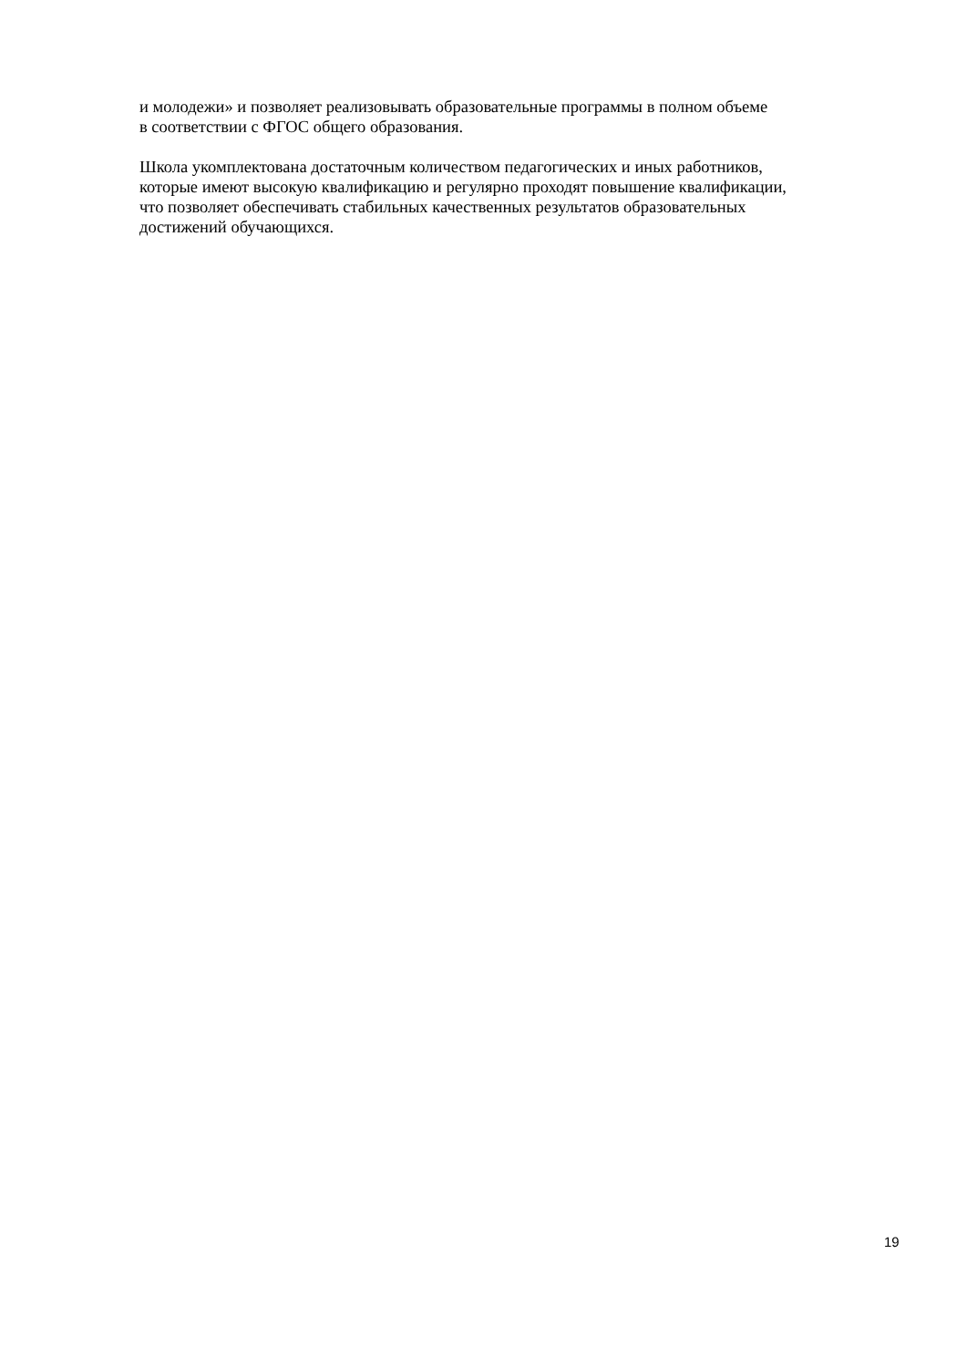и молодежи» и позволяет реализовывать образовательные программы в полном объеме
в соответствии с ФГОС общего образования.
Школа укомплектована достаточным количеством педагогических и иных работников,
которые имеют высокую квалификацию и регулярно проходят повышение квалификации,
что позволяет обеспечивать стабильных качественных результатов образовательных
достижений обучающихся.
19